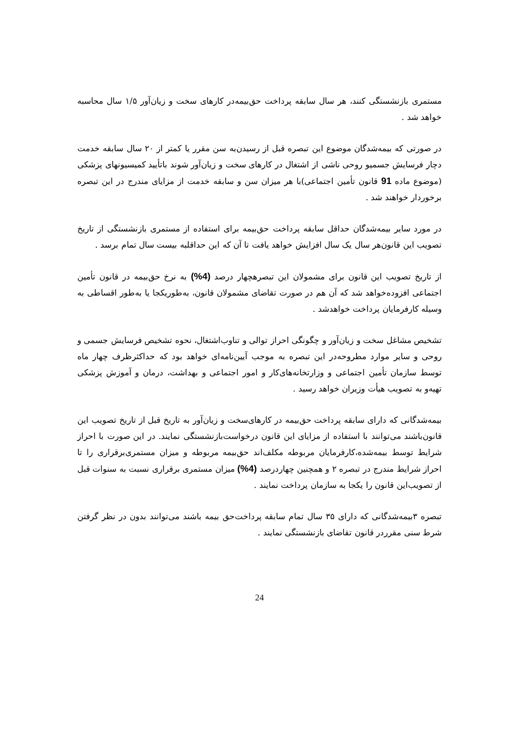مستمری بازنشستگی کنند، هر سال سابقه پرداخت حق‌بیمه‌در کارهای سخت و زیان‌آور ۱/۵ سال محاسبه خواهد شد .
در صورتی که بیمه‌شدگان موضوع این تبصره قبل از رسیدن‌به سن مقرر یا کمتر از ۲۰ سال سابقه خدمت دچار فرسایش جسمیو روحی ناشی از اشتغال در کارهای سخت و زیان‌آور شوند باتأیید کمیسیونهای پزشکی (موضوع ماده 91 قانون تأمین اجتماعی)با هر میزان سن و سابقه خدمت از مزایای مندرج در این تبصره برخوردار خواهند شد .
در مورد سایر بیمه‌شدگان حداقل سابقه پرداخت حق‌بیمه برای استفاده از مستمری بازنشستگی از تاریخ تصویب این قانون‌هر سال یک سال افزایش خواهد یافت تا آن که این حداقلبه بیست سال تمام برسد .
از تاریخ تصویب این قانون برای مشمولان این تبصرهچهار درصد (4%) به نرخ حق‌بیمه در قانون تأمین اجتماعی افزوده‌خواهد شد که آن هم در صورت تقاضای مشمولان قانون، به‌طوریکجا یا به‌طور اقساطی به وسیله کارفرمایان پرداخت خواهدشد .
تشخیص مشاغل سخت و زیان‌آور و چگونگی احراز توالی و تناوب‌اشتغال، نحوه تشخیص فرسایش جسمی و روحی و سایر موارد مطروحه‌در این تبصره به موجب آیین‌نامه‌ای خواهد بود که حداکثرظرف چهار ماه توسط سازمان تأمین اجتماعی و وزارتخانه‌های‌کار و امور اجتماعی و بهداشت، درمان و آموزش پزشکی تهیه‌و به تصویب هیأت وزیران خواهد رسید .
بیمه‌شدگانی که دارای سابقه پرداخت حق‌بیمه در کارهای‌سخت و زیان‌آور به تاریخ قبل از تاریخ تصویب این قانون‌باشند می‌توانند با استفاده از مزایای این قانون درخواست‌بازنشستگی نمایند. در این صورت با احراز شرایط توسط بیمه‌شده،کارفرمایان مربوطه مکلف‌اند حق‌بیمه مربوطه و میزان مستمری‌برقراری را تا احراز شرایط مندرج در تبصره ۲ و همچنین چهاردرصد (4%) میزان مستمری برقراری نسبت به سنوات قبل از تصویب‌این قانون را یکجا به سازمان پرداخت نمایند .
تبصره ۳بیمه‌شدگانی که دارای ۳۵ سال تمام سابقه پرداخت‌حق بیمه باشند می‌توانند بدون در نظر گرفتن شرط سنی مقرردر قانون تقاضای بازنشستگی نمایند .
24